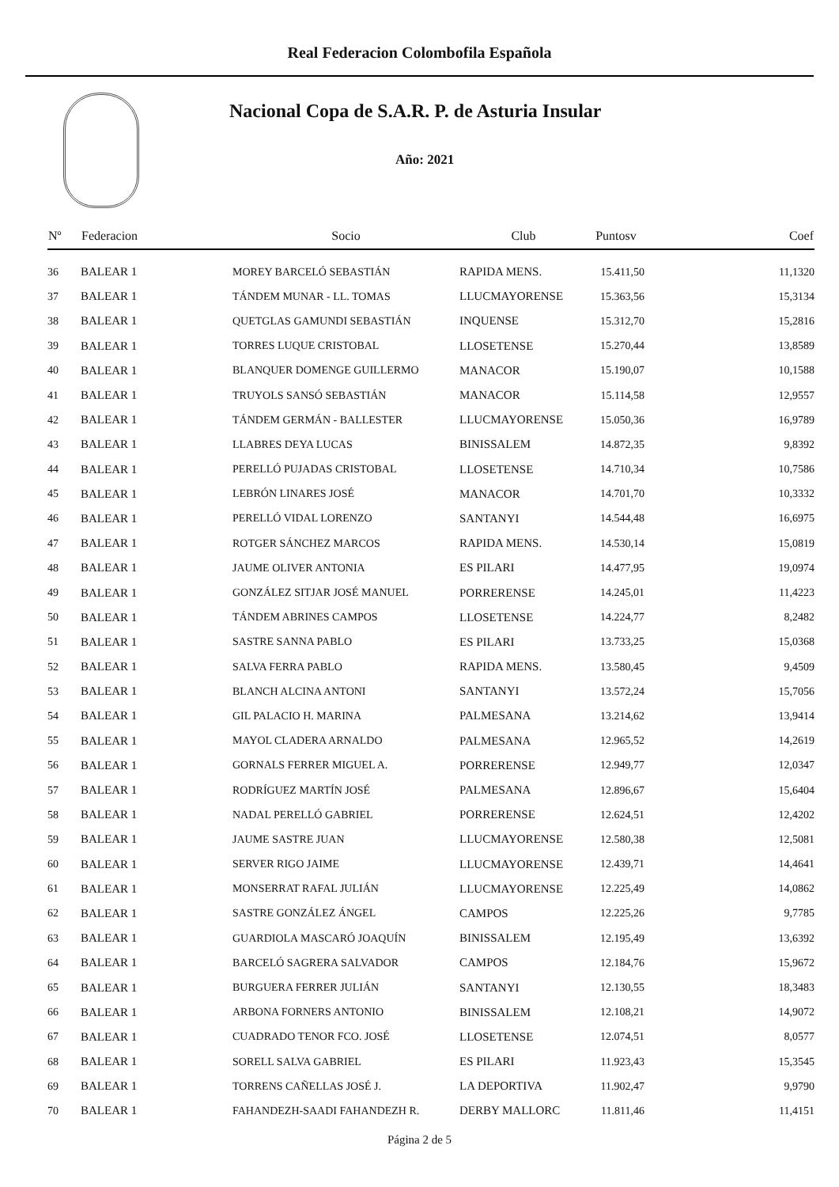Real Federacion Colombofila Española
Nacional Copa de S.A.R. P. de Asturia Insular
Año: 2021
| Nº | Federacion | Socio | Club | Puntosv | Coef |
| --- | --- | --- | --- | --- | --- |
| 36 | BALEAR 1 | MOREY BARCELÓ SEBASTIÁN | RAPIDA MENS. | 15.411,50 | 11,1320 |
| 37 | BALEAR 1 | TÁNDEM MUNAR - LL. TOMAS | LLUCMAYORENSE | 15.363,56 | 15,3134 |
| 38 | BALEAR 1 | QUETGLAS GAMUNDI SEBASTIÁN | INQUENSE | 15.312,70 | 15,2816 |
| 39 | BALEAR 1 | TORRES LUQUE CRISTOBAL | LLOSETENSE | 15.270,44 | 13,8589 |
| 40 | BALEAR 1 | BLANQUER DOMENGE GUILLERMO | MANACOR | 15.190,07 | 10,1588 |
| 41 | BALEAR 1 | TRUYOLS SANSÓ SEBASTIÁN | MANACOR | 15.114,58 | 12,9557 |
| 42 | BALEAR 1 | TÁNDEM GERMÁN - BALLESTER | LLUCMAYORENSE | 15.050,36 | 16,9789 |
| 43 | BALEAR 1 | LLABRES DEYA LUCAS | BINISSALEM | 14.872,35 | 9,8392 |
| 44 | BALEAR 1 | PERELLÓ PUJADAS CRISTOBAL | LLOSETENSE | 14.710,34 | 10,7586 |
| 45 | BALEAR 1 | LEBRÓN LINARES JOSÉ | MANACOR | 14.701,70 | 10,3332 |
| 46 | BALEAR 1 | PERELLÓ VIDAL LORENZO | SANTANYI | 14.544,48 | 16,6975 |
| 47 | BALEAR 1 | ROTGER SÁNCHEZ MARCOS | RAPIDA MENS. | 14.530,14 | 15,0819 |
| 48 | BALEAR 1 | JAUME OLIVER ANTONIA | ES PILARI | 14.477,95 | 19,0974 |
| 49 | BALEAR 1 | GONZÁLEZ SITJAR JOSÉ MANUEL | PORRERENSE | 14.245,01 | 11,4223 |
| 50 | BALEAR 1 | TÁNDEM ABRINES CAMPOS | LLOSETENSE | 14.224,77 | 8,2482 |
| 51 | BALEAR 1 | SASTRE SANNA PABLO | ES PILARI | 13.733,25 | 15,0368 |
| 52 | BALEAR 1 | SALVA FERRA PABLO | RAPIDA MENS. | 13.580,45 | 9,4509 |
| 53 | BALEAR 1 | BLANCH ALCINA ANTONI | SANTANYI | 13.572,24 | 15,7056 |
| 54 | BALEAR 1 | GIL PALACIO H. MARINA | PALMESANA | 13.214,62 | 13,9414 |
| 55 | BALEAR 1 | MAYOL CLADERA ARNALDO | PALMESANA | 12.965,52 | 14,2619 |
| 56 | BALEAR 1 | GORNALS FERRER MIGUEL A. | PORRERENSE | 12.949,77 | 12,0347 |
| 57 | BALEAR 1 | RODRÍGUEZ MARTÍN JOSÉ | PALMESANA | 12.896,67 | 15,6404 |
| 58 | BALEAR 1 | NADAL PERELLÓ GABRIEL | PORRERENSE | 12.624,51 | 12,4202 |
| 59 | BALEAR 1 | JAUME SASTRE JUAN | LLUCMAYORENSE | 12.580,38 | 12,5081 |
| 60 | BALEAR 1 | SERVER RIGO JAIME | LLUCMAYORENSE | 12.439,71 | 14,4641 |
| 61 | BALEAR 1 | MONSERRAT RAFAL JULIÁN | LLUCMAYORENSE | 12.225,49 | 14,0862 |
| 62 | BALEAR 1 | SASTRE GONZÁLEZ ÁNGEL | CAMPOS | 12.225,26 | 9,7785 |
| 63 | BALEAR 1 | GUARDIOLA MASCARÓ JOAQUÍN | BINISSALEM | 12.195,49 | 13,6392 |
| 64 | BALEAR 1 | BARCELÓ SAGRERA SALVADOR | CAMPOS | 12.184,76 | 15,9672 |
| 65 | BALEAR 1 | BURGUERA FERRER JULIÁN | SANTANYI | 12.130,55 | 18,3483 |
| 66 | BALEAR 1 | ARBONA FORNERS ANTONIO | BINISSALEM | 12.108,21 | 14,9072 |
| 67 | BALEAR 1 | CUADRADO TENOR FCO. JOSÉ | LLOSETENSE | 12.074,51 | 8,0577 |
| 68 | BALEAR 1 | SORELL SALVA GABRIEL | ES PILARI | 11.923,43 | 15,3545 |
| 69 | BALEAR 1 | TORRENS CAÑELLAS JOSÉ J. | LA DEPORTIVA | 11.902,47 | 9,9790 |
| 70 | BALEAR 1 | FAHANDEZH-SAADI FAHANDEZH R. | DERBY MALLORC | 11.811,46 | 11,4151 |
Página 2 de 5